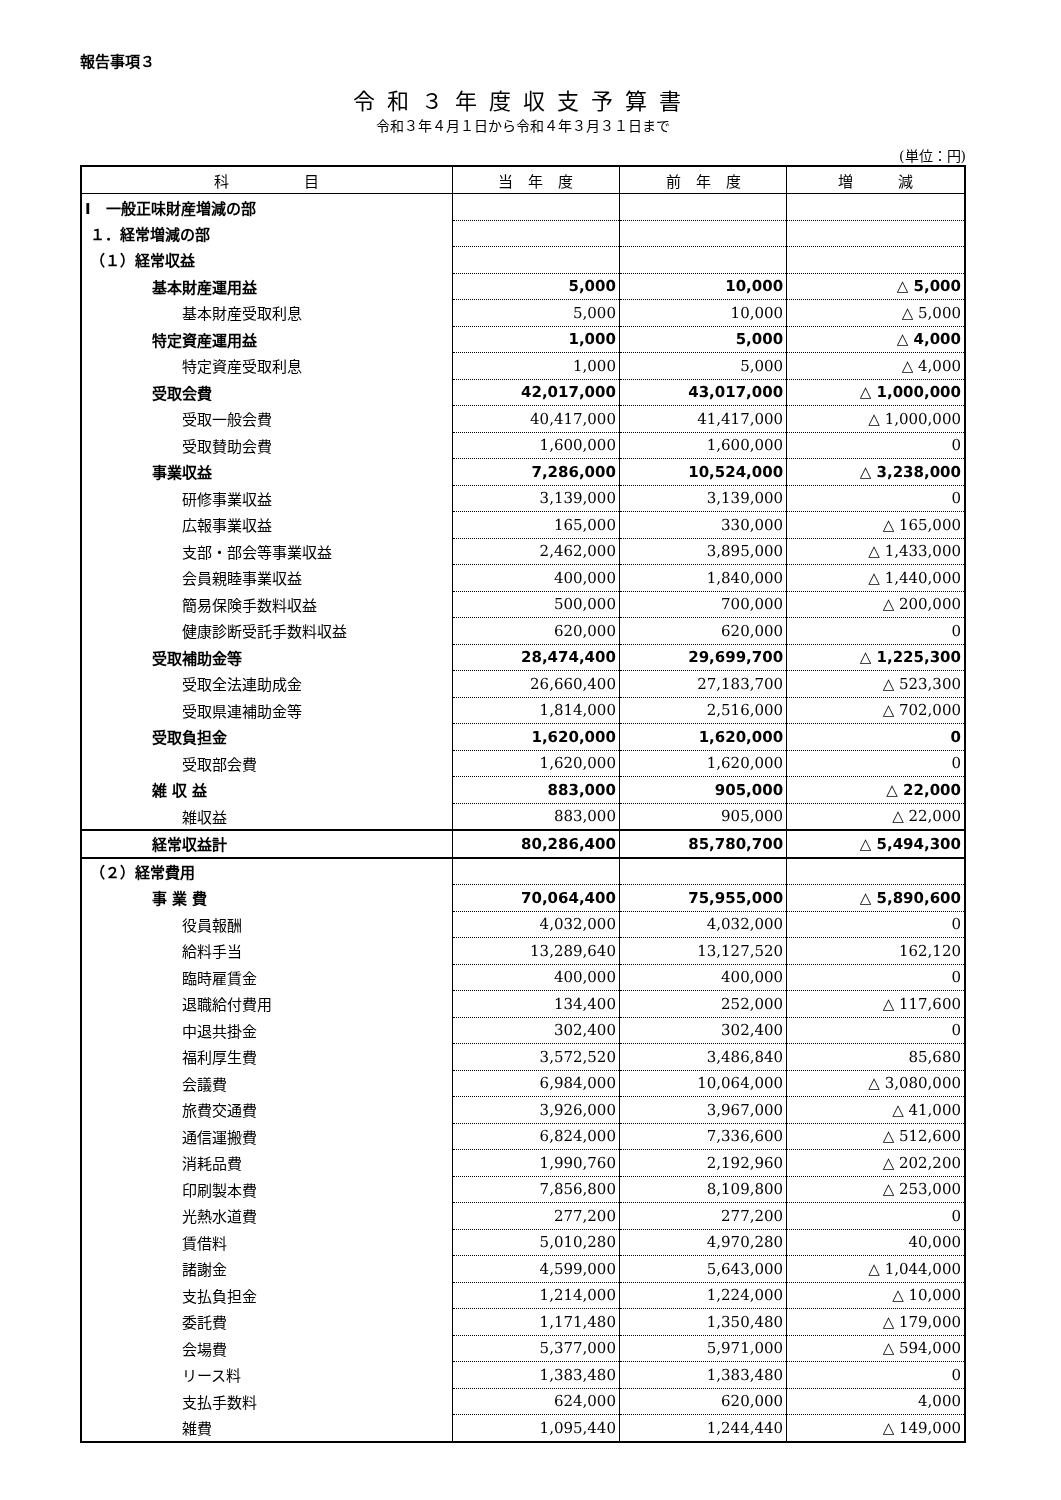報告事項３
令和３年度収支予算書
令和３年４月１日から令和４年３月３１日まで
(単位：円)
| 科 目 | 当 年 度 | 前 年 度 | 増 減 |
| --- | --- | --- | --- |
| Ⅰ 一般正味財産増減の部 | | | |
| １．経常増減の部 | | | |
| （１）経常収益 | | | |
| 基本財産運用益 | 5,000 | 10,000 | △ 5,000 |
| 基本財産受取利息 | 5,000 | 10,000 | △ 5,000 |
| 特定資産運用益 | 1,000 | 5,000 | △ 4,000 |
| 特定資産受取利息 | 1,000 | 5,000 | △ 4,000 |
| 受取会費 | 42,017,000 | 43,017,000 | △ 1,000,000 |
| 受取一般会費 | 40,417,000 | 41,417,000 | △ 1,000,000 |
| 受取賛助会費 | 1,600,000 | 1,600,000 | 0 |
| 事業収益 | 7,286,000 | 10,524,000 | △ 3,238,000 |
| 研修事業収益 | 3,139,000 | 3,139,000 | 0 |
| 広報事業収益 | 165,000 | 330,000 | △ 165,000 |
| 支部・部会等事業収益 | 2,462,000 | 3,895,000 | △ 1,433,000 |
| 会員親睦事業収益 | 400,000 | 1,840,000 | △ 1,440,000 |
| 簡易保険手数料収益 | 500,000 | 700,000 | △ 200,000 |
| 健康診断受託手数料収益 | 620,000 | 620,000 | 0 |
| 受取補助金等 | 28,474,400 | 29,699,700 | △ 1,225,300 |
| 受取全法連助成金 | 26,660,400 | 27,183,700 | △ 523,300 |
| 受取県連補助金等 | 1,814,000 | 2,516,000 | △ 702,000 |
| 受取負担金 | 1,620,000 | 1,620,000 | 0 |
| 受取部会費 | 1,620,000 | 1,620,000 | 0 |
| 雑 収 益 | 883,000 | 905,000 | △ 22,000 |
| 雑収益 | 883,000 | 905,000 | △ 22,000 |
| 経常収益計 | 80,286,400 | 85,780,700 | △ 5,494,300 |
| （２）経常費用 | | | |
| 事 業 費 | 70,064,400 | 75,955,000 | △ 5,890,600 |
| 役員報酬 | 4,032,000 | 4,032,000 | 0 |
| 給料手当 | 13,289,640 | 13,127,520 | 162,120 |
| 臨時雇賃金 | 400,000 | 400,000 | 0 |
| 退職給付費用 | 134,400 | 252,000 | △ 117,600 |
| 中退共掛金 | 302,400 | 302,400 | 0 |
| 福利厚生費 | 3,572,520 | 3,486,840 | 85,680 |
| 会議費 | 6,984,000 | 10,064,000 | △ 3,080,000 |
| 旅費交通費 | 3,926,000 | 3,967,000 | △ 41,000 |
| 通信運搬費 | 6,824,000 | 7,336,600 | △ 512,600 |
| 消耗品費 | 1,990,760 | 2,192,960 | △ 202,200 |
| 印刷製本費 | 7,856,800 | 8,109,800 | △ 253,000 |
| 光熱水道費 | 277,200 | 277,200 | 0 |
| 賃借料 | 5,010,280 | 4,970,280 | 40,000 |
| 諸謝金 | 4,599,000 | 5,643,000 | △ 1,044,000 |
| 支払負担金 | 1,214,000 | 1,224,000 | △ 10,000 |
| 委託費 | 1,171,480 | 1,350,480 | △ 179,000 |
| 会場費 | 5,377,000 | 5,971,000 | △ 594,000 |
| リース料 | 1,383,480 | 1,383,480 | 0 |
| 支払手数料 | 624,000 | 620,000 | 4,000 |
| 雑費 | 1,095,440 | 1,244,440 | △ 149,000 |